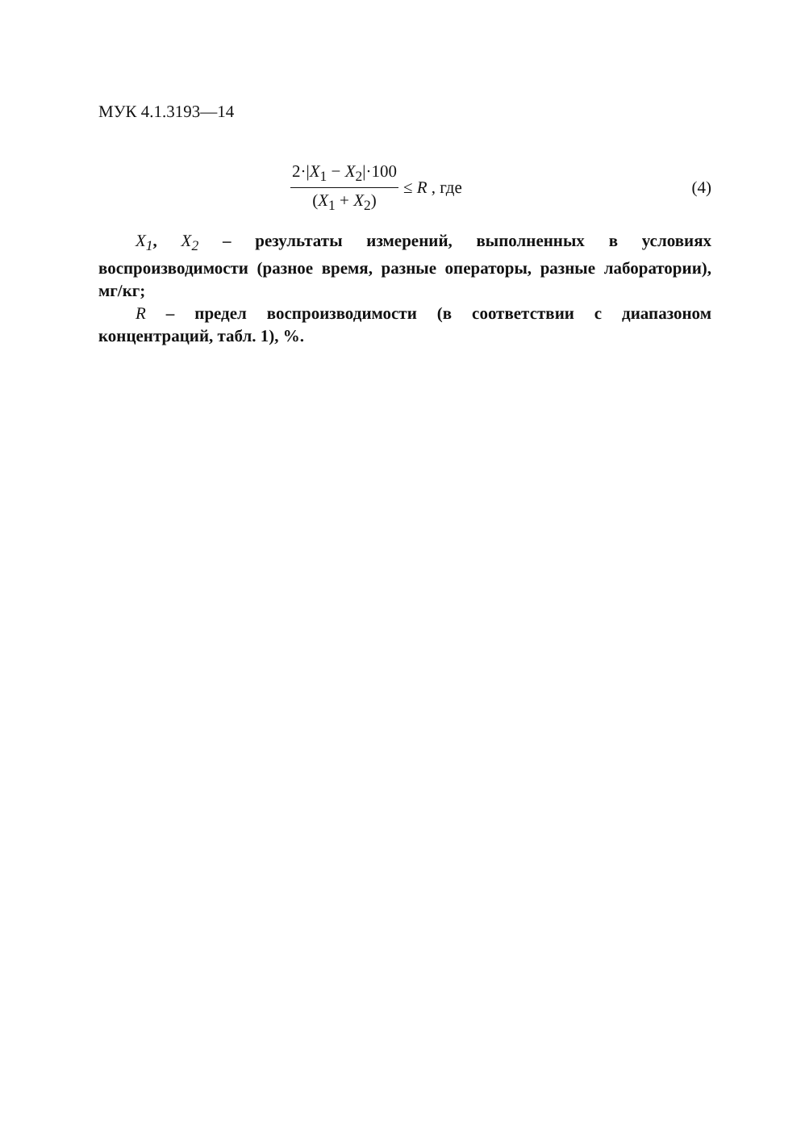МУК 4.1.3193—14
2·|X<sub>1</sub> − X<sub>2</sub>|·100
(X<sub>1</sub> + X<sub>2</sub>)
≤ R , где (4)
X<sub>1</sub>, X<sub>2</sub> – результаты измерений, выполненных в условиях воспроизводимости (разное время, разные операторы, разные лаборатории), мг/кг;
R – предел воспроизводимости (в соответствии с диапазоном концентраций, табл. 1), %.